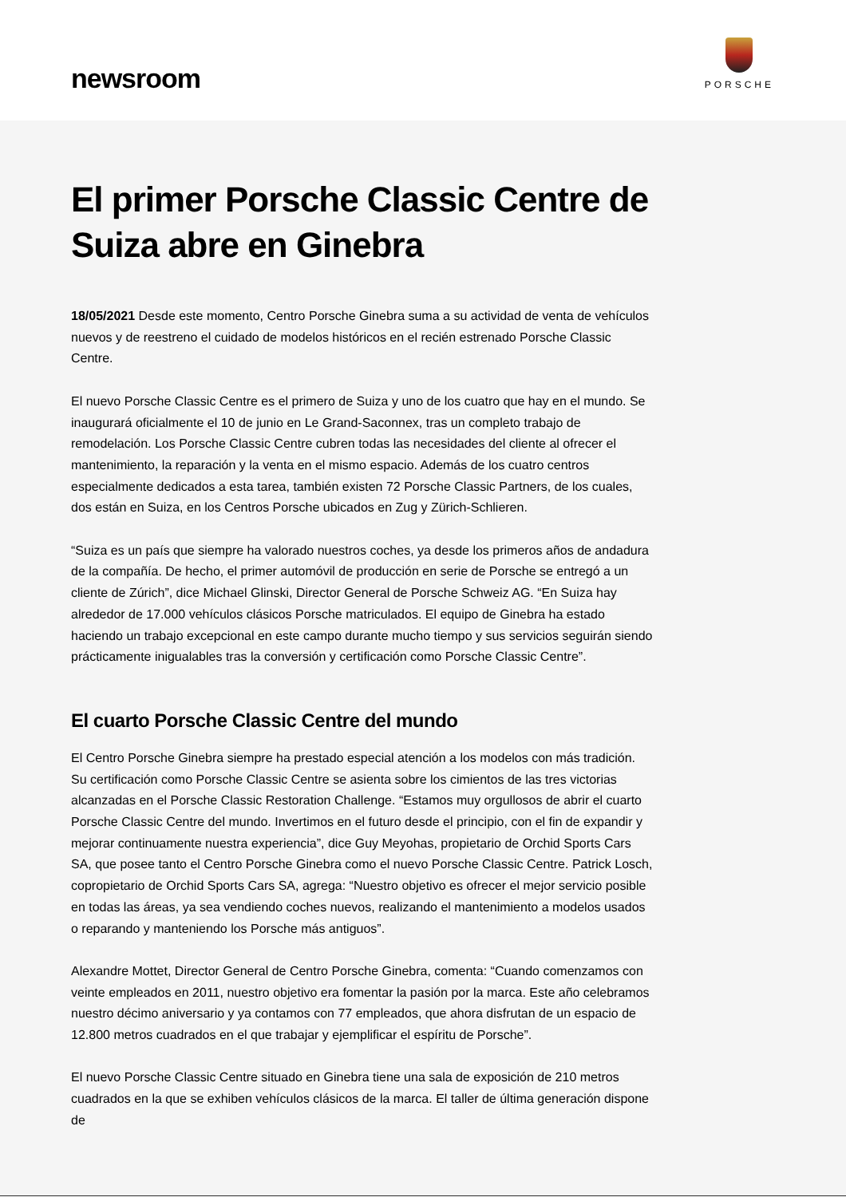newsroom
PORSCHE
El primer Porsche Classic Centre de Suiza abre en Ginebra
18/05/2021 Desde este momento, Centro Porsche Ginebra suma a su actividad de venta de vehículos nuevos y de reestreno el cuidado de modelos históricos en el recién estrenado Porsche Classic Centre.
El nuevo Porsche Classic Centre es el primero de Suiza y uno de los cuatro que hay en el mundo. Se inaugurará oficialmente el 10 de junio en Le Grand-Saconnex, tras un completo trabajo de remodelación. Los Porsche Classic Centre cubren todas las necesidades del cliente al ofrecer el mantenimiento, la reparación y la venta en el mismo espacio. Además de los cuatro centros especialmente dedicados a esta tarea, también existen 72 Porsche Classic Partners, de los cuales, dos están en Suiza, en los Centros Porsche ubicados en Zug y Zürich-Schlieren.
“Suiza es un país que siempre ha valorado nuestros coches, ya desde los primeros años de andadura de la compañía. De hecho, el primer automóvil de producción en serie de Porsche se entregó a un cliente de Zúrich”, dice Michael Glinski, Director General de Porsche Schweiz AG. “En Suiza hay alrededor de 17.000 vehículos clásicos Porsche matriculados. El equipo de Ginebra ha estado haciendo un trabajo excepcional en este campo durante mucho tiempo y sus servicios seguirán siendo prácticamente inigualables tras la conversión y certificación como Porsche Classic Centre”.
El cuarto Porsche Classic Centre del mundo
El Centro Porsche Ginebra siempre ha prestado especial atención a los modelos con más tradición. Su certificación como Porsche Classic Centre se asienta sobre los cimientos de las tres victorias alcanzadas en el Porsche Classic Restoration Challenge. “Estamos muy orgullosos de abrir el cuarto Porsche Classic Centre del mundo. Invertimos en el futuro desde el principio, con el fin de expandir y mejorar continuamente nuestra experiencia”, dice Guy Meyohas, propietario de Orchid Sports Cars SA, que posee tanto el Centro Porsche Ginebra como el nuevo Porsche Classic Centre. Patrick Losch, copropietario de Orchid Sports Cars SA, agrega: “Nuestro objetivo es ofrecer el mejor servicio posible en todas las áreas, ya sea vendiendo coches nuevos, realizando el mantenimiento a modelos usados o reparando y manteniendo los Porsche más antiguos”.
Alexandre Mottet, Director General de Centro Porsche Ginebra, comenta: “Cuando comenzamos con veinte empleados en 2011, nuestro objetivo era fomentar la pasión por la marca. Este año celebramos nuestro décimo aniversario y ya contamos con 77 empleados, que ahora disfrutan de un espacio de 12.800 metros cuadrados en el que trabajar y ejemplificar el espíritu de Porsche”.
El nuevo Porsche Classic Centre situado en Ginebra tiene una sala de exposición de 210 metros cuadrados en la que se exhiben vehículos clásicos de la marca. El taller de última generación dispone de